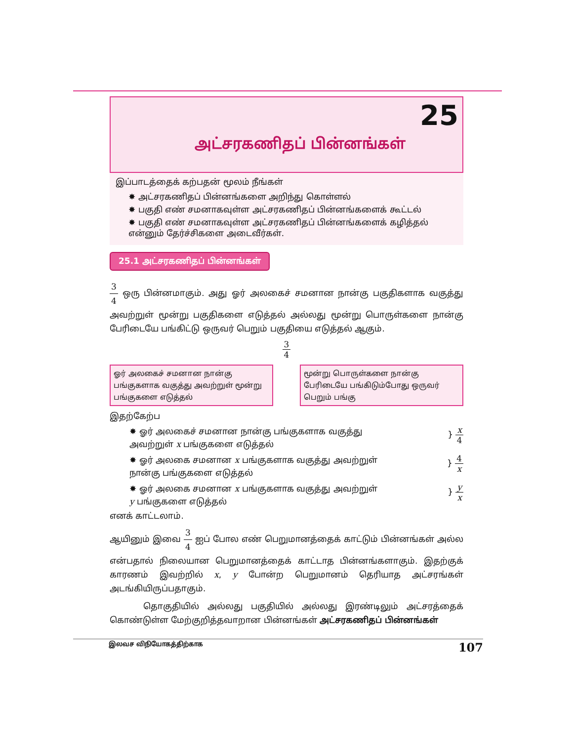அட்சரகணிதப் பின்னங்கள்
25
இப்பாடத்தைக் கற்பதன் மூலம் நீங்கள்
✸ அட்சரகணிதப் பின்னங்களை அறிந்து கொள்ளல்
✸ பகுதி எண் சமனாகவுள்ள அட்சரகணிதப் பின்னங்களைக் கூட்டல்
✸ பகுதி எண் சமனாகவுள்ள அட்சரகணிதப் பின்னங்களைக் கழித்தல்
என்னும் தேர்ச்சிகளை அடைவீர்கள்.
25.1 அட்சரகணிதப் பின்னங்கள்
3 4 ஒரு பின்னமாகும். அது ஓர் அலகைச் சமனான நான்கு பகுதிகளாக வகுத்து அவற்றுள் மூன்று பகுதிகளை எடுத்தல் அல்லது மூன்று பொருள்களை நான்கு பேரிடையே பங்கிட்டு ஒருவர் பெறும் பகுதியை எடுத்தல் ஆகும்.
3 4
ஓர் அலகைச் சமனான நான்கு பங்குகளாக வகுத்து அவற்றுள் மூன்று பங்குகளை எடுத்தல்
மூன்று பொருள்களை நான்கு பேரிடையே பங்கிடும்போது ஒருவர் பெறும் பங்கு
இதற்கேற்ப
✸ ஓர் அலகைச் சமனான நான்கு பங்குகளாக வகுத்து அவற்றுள் x பங்குகளை எடுத்தல்
} x 4
✸ ஓர் அலகை சமனான x பங்குகளாக வகுத்து அவற்றுள் நான்கு பங்குகளை எடுத்தல்
} 4 x
✸ ஓர் அலகை சமனான x பங்குகளாக வகுத்து அவற்றுள் y பங்குகளை எடுத்தல்
} y x
எனக் காட்டலாம்.
ஆயினும் இவை 3 4 ஐப் போல எண் பெறுமானத்தைக் காட்டும் பின்னங்கள் அல்ல என்பதால் நிலையான பெறுமானத்தைக் காட்டாத பின்னங்களாகும். இதற்குக் காரணம் இவற்றில் x, y போன்ற பெறுமானம் தெரியாத அட்சரங்கள் அடங்கியிருப்பதாகும்.
தொகுதியில் அல்லது பகுதியில் அல்லது இரண்டிலும் அட்சரத்தைக் கொண்டுள்ள மேற்குறித்தவாறான பின்னங்கள் அட்சரகணிதப் பின்னங்கள்
இலவச விநியோகத்திற்காக 107